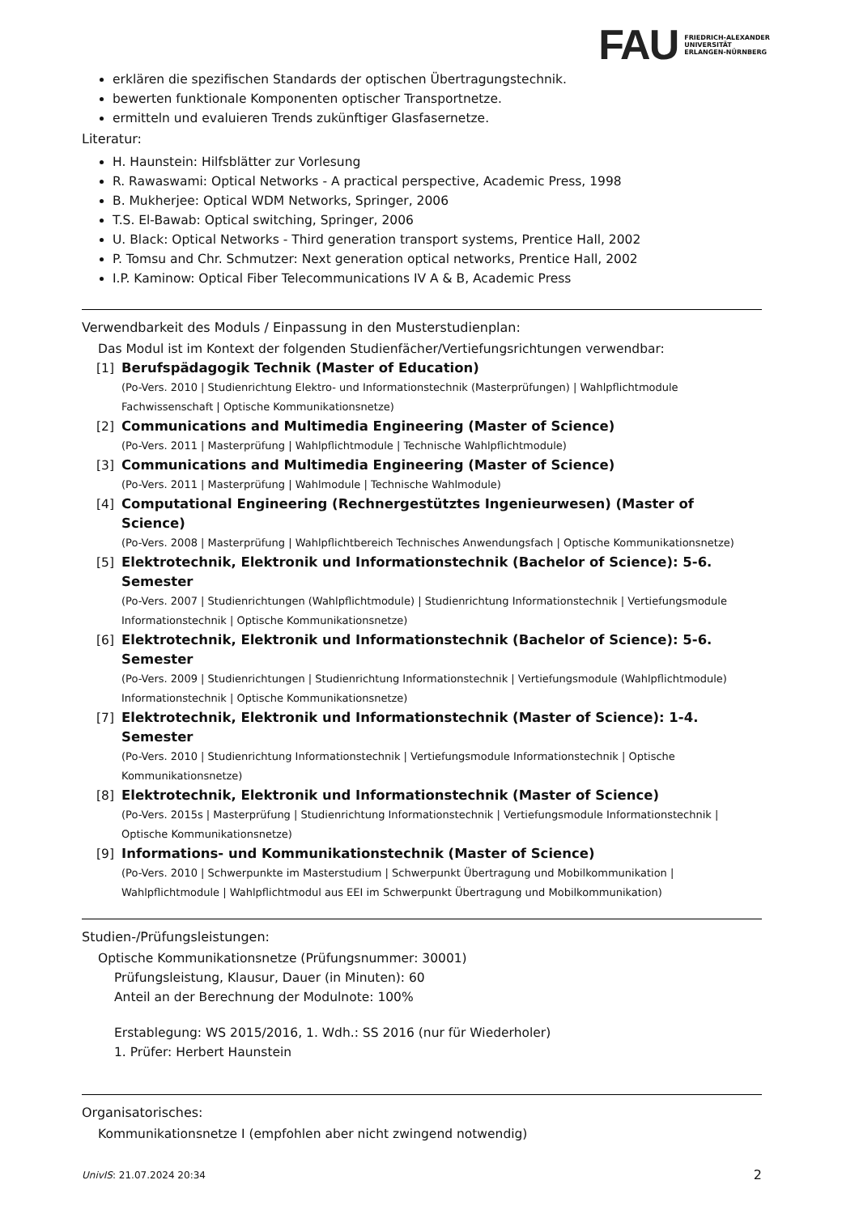FAU FRIEDRICH-ALEXANDER
UNIVERSITÄT
ERLANGEN-NÜRNBERG
erklären die spezifischen Standards der optischen Übertragungstechnik.
bewerten funktionale Komponenten optischer Transportnetze.
ermitteln und evaluieren Trends zukünftiger Glasfasernetze.
Literatur:
H. Haunstein: Hilfsblätter zur Vorlesung
R. Rawaswami: Optical Networks - A practical perspective, Academic Press, 1998
B. Mukherjee: Optical WDM Networks, Springer, 2006
T.S. El-Bawab: Optical switching, Springer, 2006
U. Black: Optical Networks - Third generation transport systems, Prentice Hall, 2002
P. Tomsu and Chr. Schmutzer: Next generation optical networks, Prentice Hall, 2002
I.P. Kaminow: Optical Fiber Telecommunications IV A & B, Academic Press
Verwendbarkeit des Moduls / Einpassung in den Musterstudienplan:
Das Modul ist im Kontext der folgenden Studienfächer/Vertiefungsrichtungen verwendbar:
[1] Berufspädagogik Technik (Master of Education)
(Po-Vers. 2010 | Studienrichtung Elektro- und Informationstechnik (Masterprüfungen) | Wahlpflichtmodule Fachwissenschaft | Optische Kommunikationsnetze)
[2] Communications and Multimedia Engineering (Master of Science)
(Po-Vers. 2011 | Masterprüfung | Wahlpflichtmodule | Technische Wahlpflichtmodule)
[3] Communications and Multimedia Engineering (Master of Science)
(Po-Vers. 2011 | Masterprüfung | Wahlmodule | Technische Wahlmodule)
[4] Computational Engineering (Rechnergestütztes Ingenieurwesen) (Master of Science)
(Po-Vers. 2008 | Masterprüfung | Wahlpflichtbereich Technisches Anwendungsfach | Optische Kommunikationsnetze)
[5] Elektrotechnik, Elektronik und Informationstechnik (Bachelor of Science): 5-6. Semester
(Po-Vers. 2007 | Studienrichtungen (Wahlpflichtmodule) | Studienrichtung Informationstechnik | Vertiefungsmodule Informationstechnik | Optische Kommunikationsnetze)
[6] Elektrotechnik, Elektronik und Informationstechnik (Bachelor of Science): 5-6. Semester
(Po-Vers. 2009 | Studienrichtungen | Studienrichtung Informationstechnik | Vertiefungsmodule (Wahlpflichtmodule) Informationstechnik | Optische Kommunikationsnetze)
[7] Elektrotechnik, Elektronik und Informationstechnik (Master of Science): 1-4. Semester
(Po-Vers. 2010 | Studienrichtung Informationstechnik | Vertiefungsmodule Informationstechnik | Optische Kommunikationsnetze)
[8] Elektrotechnik, Elektronik und Informationstechnik (Master of Science)
(Po-Vers. 2015s | Masterprüfung | Studienrichtung Informationstechnik | Vertiefungsmodule Informationstechnik | Optische Kommunikationsnetze)
[9] Informations- und Kommunikationstechnik (Master of Science)
(Po-Vers. 2010 | Schwerpunkte im Masterstudium | Schwerpunkt Übertragung und Mobilkommunikation | Wahlpflichtmodule | Wahlpflichtmodul aus EEI im Schwerpunkt Übertragung und Mobilkommunikation)
Studien-/Prüfungsleistungen:
Optische Kommunikationsnetze (Prüfungsnummer: 30001)
Prüfungsleistung, Klausur, Dauer (in Minuten): 60
Anteil an der Berechnung der Modulnote: 100%
Erstablegung: WS 2015/2016, 1. Wdh.: SS 2016 (nur für Wiederholer)
1. Prüfer: Herbert Haunstein
Organisatorisches:
Kommunikationsnetze I (empfohlen aber nicht zwingend notwendig)
UnivIS: 21.07.2024 20:34 2